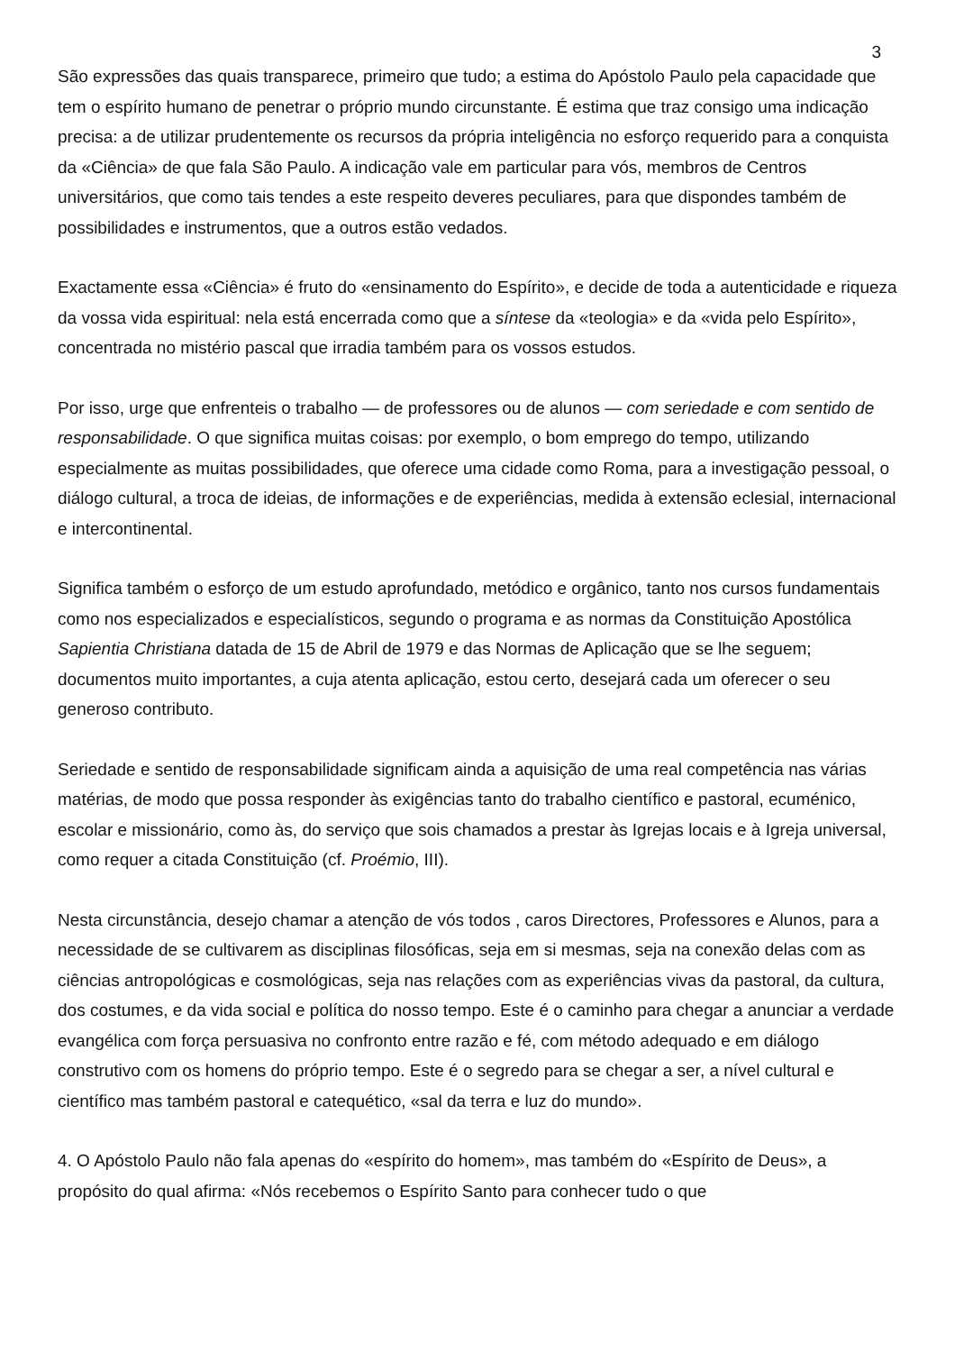3
São expressões das quais transparece, primeiro que tudo; a estima do Apóstolo Paulo pela capacidade que tem o espírito humano de penetrar o próprio mundo circunstante. É estima que traz consigo uma indicação precisa: a de utilizar prudentemente os recursos da própria inteligência no esforço requerido para a conquista da «Ciência» de que fala São Paulo. A indicação vale em particular para vós, membros de Centros universitários, que como tais tendes a este respeito deveres peculiares, para que dispondes também de possibilidades e instrumentos, que a outros estão vedados.
Exactamente essa «Ciência» é fruto do «ensinamento do Espírito», e decide de toda a autenticidade e riqueza da vossa vida espiritual: nela está encerrada como que a síntese da «teologia» e da «vida pelo Espírito», concentrada no mistério pascal que irradia também para os vossos estudos.
Por isso, urge que enfrenteis o trabalho — de professores ou de alunos — com seriedade e com sentido de responsabilidade. O que significa muitas coisas: por exemplo, o bom emprego do tempo, utilizando especialmente as muitas possibilidades, que oferece uma cidade como Roma, para a investigação pessoal, o diálogo cultural, a troca de ideias, de informações e de experiências, medida à extensão eclesial, internacional e intercontinental.
Significa também o esforço de um estudo aprofundado, metódico e orgânico, tanto nos cursos fundamentais como nos especializados e especialísticos, segundo o programa e as normas da Constituição Apostólica Sapientia Christiana datada de 15 de Abril de 1979 e das Normas de Aplicação que se lhe seguem; documentos muito importantes, a cuja atenta aplicação, estou certo, desejará cada um oferecer o seu generoso contributo.
Seriedade e sentido de responsabilidade significam ainda a aquisição de uma real competência nas várias matérias, de modo que possa responder às exigências tanto do trabalho científico e pastoral, ecuménico, escolar e missionário, como às, do serviço que sois chamados a prestar às Igrejas locais e à Igreja universal, como requer a citada Constituição (cf. Proémio, III).
Nesta circunstância, desejo chamar a atenção de vós todos , caros Directores, Professores e Alunos, para a necessidade de se cultivarem as disciplinas filosóficas, seja em si mesmas, seja na conexão delas com as ciências antropológicas e cosmológicas, seja nas relações com as experiências vivas da pastoral, da cultura, dos costumes, e da vida social e política do nosso tempo. Este é o caminho para chegar a anunciar a verdade evangélica com força persuasiva no confronto entre razão e fé, com método adequado e em diálogo construtivo com os homens do próprio tempo. Este é o segredo para se chegar a ser, a nível cultural e científico mas também pastoral e catequético, «sal da terra e luz do mundo».
4. O Apóstolo Paulo não fala apenas do «espírito do homem», mas também do «Espírito de Deus», a propósito do qual afirma: «Nós recebemos o Espírito Santo para conhecer tudo o que